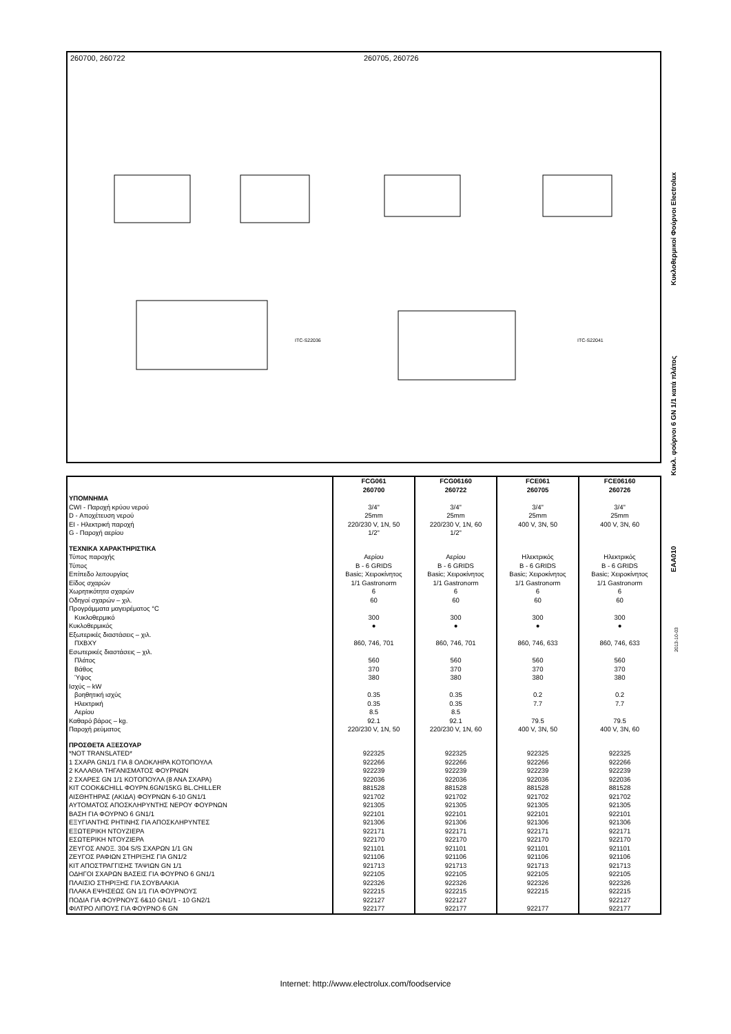260700, 260722 260705, 260726
ITC-S22036
ITC-S22041
EAA010 Κυκλ. φούρνοι 6 GN 1/1 κατά πλάτος Κυκλοθερμικοί Φούρνοι Electrolux
2013-10-03
| | FCG061 260700 | FCG06160 260722 | FCE061 260705 | FCE06160 260726 |
| --- | --- | --- | --- | --- |
| ΥΠΟΜΝΗΜΑ | | | | |
| CWI - Παροχή κρύου νερού | 3/4" | 3/4" | 3/4" | 3/4" |
| D - Αποχέτευση νερού | 25mm | 25mm | 25mm | 25mm |
| EI - Ηλεκτρική παροχή | 220/230 V, 1N, 50 | 220/230 V, 1N, 60 | 400 V, 3N, 50 | 400 V, 3N, 60 |
| G - Παροχή αερίου | 1/2" | 1/2" | | |
| ΤΕΧΝΙΚΑ ΧΑΡΑΚΤΗΡΙΣΤΙΚΑ | | | | |
| Τύπος παροχής | Αερίου | Αερίου | Ηλεκτρικός | Ηλεκτρικός |
| Τύπος | B - 6 GRIDS | B - 6 GRIDS | B - 6 GRIDS | B - 6 GRIDS |
| Επίπεδο λειτουργίας | Basic; Χειροκίνητος | Basic; Χειροκίνητος | Basic; Χειροκίνητος | Basic; Χειροκίνητος |
| Είδος σχαρών | 1/1 Gastronorm | 1/1 Gastronorm | 1/1 Gastronorm | 1/1 Gastronorm |
| Χωρητικότητα σχαρών | 6 | 6 | 6 | 6 |
| Οδηγοί σχαρών – χιλ. | 60 | 60 | 60 | 60 |
| Προγράμματα μαγειρέματος °C | | | | |
| Κυκλοθερμικό | 300 | 300 | 300 | 300 |
| Κυκλοθερμικός | ● | ● | ● | ● |
| Εξωτερικές διαστάσεις – χιλ. | | | | |
| ΠΧΒΧΥ | 860, 746, 701 | 860, 746, 701 | 860, 746, 633 | 860, 746, 633 |
| Εσωτερικές διαστάσεις – χιλ. | | | | |
| Πλάτος | 560 | 560 | 560 | 560 |
| Βάθος | 370 | 370 | 370 | 370 |
| Ύψος | 380 | 380 | 380 | 380 |
| Ισχύς – kW | | | | |
| βοηθητική ισχύς | 0.35 | 0.35 | 0.2 | 0.2 |
| Ηλεκτρική | 0.35 | 0.35 | 7.7 | 7.7 |
| Αερίου | 8.5 | 8.5 | | |
| Καθαρό βάρος – kg. | 92.1 | 92.1 | 79.5 | 79.5 |
| Παροχή ρεύματος | 220/230 V, 1N, 50 | 220/230 V, 1N, 60 | 400 V, 3N, 50 | 400 V, 3N, 60 |
| ΠΡΟΣΘΕΤΑ ΑΞΕΣΟΥΑΡ | | | | |
| *NOT TRANSLATED* | 922325 | 922325 | 922325 | 922325 |
| 1 ΣΧΑΡΑ GN1/1 ΓΙΑ 8 ΟΛΟΚΛΗΡΑ ΚΟΤΟΠΟΥΛΑ | 922266 | 922266 | 922266 | 922266 |
| 2 ΚΑΛΑΘΙΑ ΤΗΓΑΝΙΣΜΑΤΟΣ ΦΟΥΡΝΩΝ | 922239 | 922239 | 922239 | 922239 |
| 2 ΣΧΑΡΕΣ GN 1/1 ΚΟΤΟΠΟΥΛΑ (8 ΑΝΑ ΣΧΑΡΑ) | 922036 | 922036 | 922036 | 922036 |
| KIT COOK&CHILL ΦΟΥΡΝ.6GN/15KG BL.CHILLER | 881528 | 881528 | 881528 | 881528 |
| ΑΙΣΘΗΤΗΡΑΣ (ΑΚΙΔΑ) ΦΟΥΡΝΩΝ 6-10 GN1/1 | 921702 | 921702 | 921702 | 921702 |
| ΑΥΤΟΜΑΤΟΣ ΑΠΟΣΚΛΗΡΥΝΤΗΣ ΝΕΡΟΥ ΦΟΥΡΝΩΝ | 921305 | 921305 | 921305 | 921305 |
| ΒΑΣΗ ΓΙΑ ΦΟΥΡΝΟ 6 GN1/1 | 922101 | 922101 | 922101 | 922101 |
| ΕΞΥΓΙΑΝΤΗΣ ΡΗΤΙΝΗΣ ΓΙΑ ΑΠΟΣΚΛΗΡΥΝΤΕΣ | 921306 | 921306 | 921306 | 921306 |
| ΕΞΩΤΕΡΙΚΗ ΝΤΟΥΖΙΕΡΑ | 922171 | 922171 | 922171 | 922171 |
| ΕΣΩΤΕΡΙΚΗ ΝΤΟΥΖΙΕΡΑ | 922170 | 922170 | 922170 | 922170 |
| ΖΕΥΓΟΣ ΑΝΟΞ. 304 S/S ΣΧΑΡΩΝ 1/1 GN | 921101 | 921101 | 921101 | 921101 |
| ΖΕΥΓΟΣ ΡΑΦΙΩΝ ΣΤΗΡΙΞΗΣ ΓΙΑ GN1/2 | 921106 | 921106 | 921106 | 921106 |
| ΚΙΤ ΑΠΟΣΤΡΑΓΓΙΣΗΣ ΤΑΨΙΩΝ GN 1/1 | 921713 | 921713 | 921713 | 921713 |
| ΟΔΗΓΟΙ ΣΧΑΡΩΝ ΒΑΣΕΙΣ ΓΙΑ ΦΟΥΡΝΟ 6 GN1/1 | 922105 | 922105 | 922105 | 922105 |
| ΠΛΑΙΣΙΟ ΣΤΗΡΙΞΗΣ ΓΙΑ ΣΟΥΒΛΑΚΙΑ | 922326 | 922326 | 922326 | 922326 |
| ΠΛΑΚΑ ΕΨΗΣΕΩΣ GN 1/1 ΓΙΑ ΦΟΥΡΝΟΥΣ | 922215 | 922215 | 922215 | 922215 |
| ΠΟΔΙΑ ΓΙΑ ΦΟΥΡΝΟΥΣ 6&10 GN1/1 - 10 GN2/1 | 922127 | 922127 | | 922127 |
| ΦΙΛΤΡΟ ΛΙΠΟΥΣ ΓΙΑ ΦΟΥΡΝΟ 6 GN | 922177 | 922177 | 922177 | 922177 |
Internet: http://www.electrolux.com/foodservice